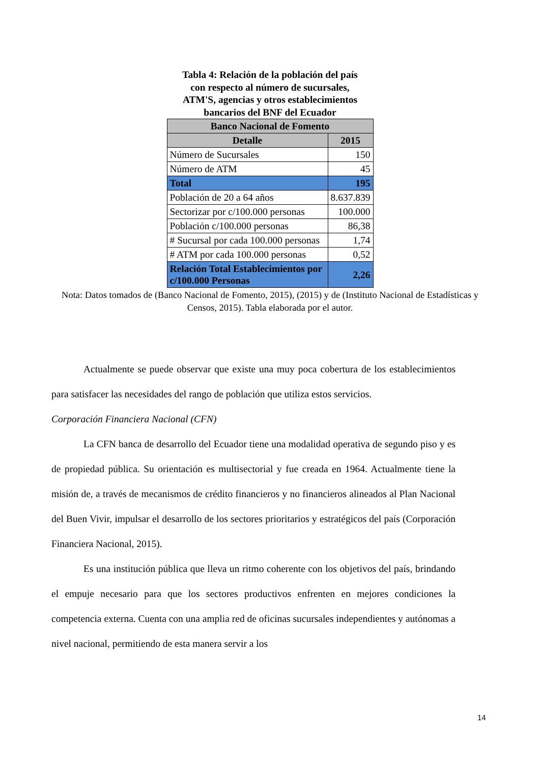Tabla 4: Relación de la población del país
con respecto al número de sucursales,
ATM'S, agencias y otros establecimientos
bancarios del BNF del Ecuador
| Banco Nacional de Fomento | |
| --- | --- |
| Detalle | 2015 |
| Número de Sucursales | 150 |
| Número de ATM | 45 |
| Total | 195 |
| Población de 20 a 64 años | 8.637.839 |
| Sectorizar por c/100.000 personas | 100.000 |
| Población c/100.000 personas | 86,38 |
| # Sucursal por cada 100.000 personas | 1,74 |
| # ATM por cada 100.000 personas | 0,52 |
| Relación Total Establecimientos por c/100.000 Personas | 2,26 |
Nota: Datos tomados de (Banco Nacional de Fomento, 2015), (2015) y de (Instituto Nacional de Estadísticas y Censos, 2015). Tabla elaborada por el autor.
Actualmente se puede observar que existe una muy poca cobertura de los establecimientos para satisfacer las necesidades del rango de población que utiliza estos servicios.
Corporación Financiera Nacional (CFN)
La CFN banca de desarrollo del Ecuador tiene una modalidad operativa de segundo piso y es de propiedad pública. Su orientación es multisectorial y fue creada en 1964. Actualmente tiene la misión de, a través de mecanismos de crédito financieros y no financieros alineados al Plan Nacional del Buen Vivir, impulsar el desarrollo de los sectores prioritarios y estratégicos del país (Corporación Financiera Nacional, 2015).
Es una institución pública que lleva un ritmo coherente con los objetivos del país, brindando el empuje necesario para que los sectores productivos enfrenten en mejores condiciones la competencia externa. Cuenta con una amplia red de oficinas sucursales independientes y autónomas a nivel nacional, permitiendo de esta manera servir a los
14